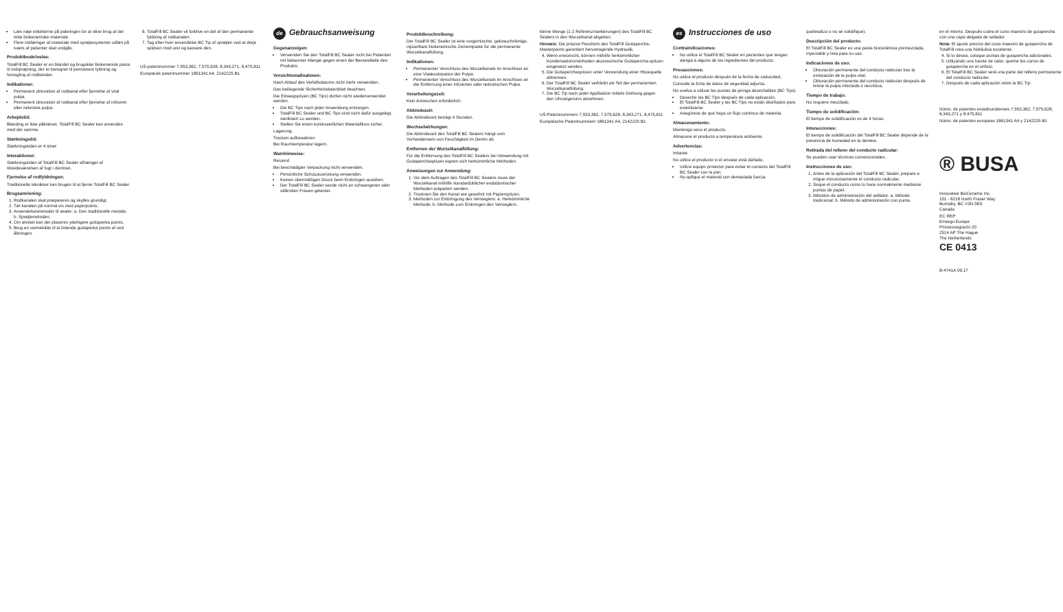Læs nøje etiketterne på pakningen for at sikre brug af det rette biokeramiske materiale.
Flere indføringer af materiale med sprøjtesystemet udført på tværs af patienter skal undgås.
Produktbeskrivelse:
TotalFill BC Sealer er en blandet og brugsklar biokeramisk pasta til indsprøjtning, der er beregnet til permanent fyldning og forsegling af rodkanaler.
Indikationer:
Permanent obturation af rodkanal efter fjernelse af vital pulpa.
Permanent obturation af rodkanal efter fjernelse af inficeret eller nekrotisk pulpa.
Arbejdstid:
Blanding er ikke påkrævet. TotalFill BC Sealer kan anvendes med det samme.
Størkningstid:
Størkningstiden er 4 timer.
Interaktioner:
Størkningstiden af TotalFill BC Sealer afhænger af tilstedeværelsen af fugt i dentinet.
Fjernelse af rodfyldningen:
Traditionelle teknikker kan bruges til at fjerne TotalFill BC Sealer.
Brugsanvisning:
1. Rodkanalen skal præpareres og skylles grundigt.
2. Tør kanalen på normal vis med paperpoints.
3. Anvendelsesmetoder til sealer: a. Den traditionelle metode; b. Sprøjtemetoden.
4. Om ønsket kan der placeres yderligere guttaperka points.
5. Brug en varmekilde til at brænde guttaperka points af ved åbningen.
6. TotalFill BC Sealer vil forblive en del af den permanente fyldning af rodkanalen.
7. Tag efter hver anvendelse BC Tip af sprøjten ved at dreje spidsen mod uret og kassere den.
US-patentnummer 7,553,362, 7,575,628, 8,343,271, 8,475,811
Europæisk patentnummer 1861341 A4, 2142225 B1
de Gebrauchsanweisung
Gegenanzeigen:
Verwenden Sie den TotalFill BC Sealer nicht bei Patienten mit bekannter Allergie gegen einen der Bestandteile des Produkts.
Vorsichtsmaßnahmen:
Nach Ablauf des Verfallsdatums nicht mehr verwenden.
Das beiliegende Sicherheitsdatenblatt beachten.
Die Einwegspitzen (BC Tips) dürfen nicht wiederverwendet werden.
Die BC Tips nach jeder Anwendung entsorgen.
TotalFill BC Sealer und BC Tips sind nicht dafür ausgelegt, sterilisiert zu werden.
Stellen Sie einen kontinuierlichen Materialfluss sicher.
Lagerung:
Trocken aufbewahren
Bei Raumtemperatur lagern.
Warnhinweise:
Reizend
Bei beschädigter Verpackung nicht verwenden.
Persönliche Schutzausrüstung verwenden.
Keinen übermäßigen Druck beim Einbringen ausüben.
Der TotalFill BC Sealer wurde nicht an schwangeren oder stillenden Frauen getestet.
Produktbeschreibung:
Der TotalFill BC Sealer ist eine vorgemischte, gebrauchsfertige, injizierbare biokeramische Zementpaste für die permanente Wurzelkanalfüllung.
Indikationen:
Permanenter Verschluss des Wurzelkanals im Anschluss an eine Vitalexstirpation der Pulpa.
Permanenter Verschluss des Wurzelkanals im Anschluss an die Entfernung einer infizierten oder nekrotischen Pulpa.
Verarbeitungszeit:
Kein Anmischen erforderlich.
Abbindezeit:
Die Abbindezeit beträgt 4 Stunden.
Wechselwirkungen:
Die Abbindezeit des TotalFill BC Sealers hängt vom Vorhandensein von Feuchtigkeit im Dentin ab.
Entfernen der Wurzelkanalfüllung:
Für die Entfernung des TotalFill BC Sealers bei Verwendung mit Guttaperchaspitzen eignen sich herkömmliche Methoden.
Anweisungen zur Anwendung:
1. Vor dem Auftragen des TotalFill BC Sealers muss der Wurzelkanal mithilfe standardüblicher endodontischer Methoden präpariert werden.
2. Trocknen Sie den Kanal wie gewohnt mit Papierspitzen.
3. Methoden zur Einbringung des Versieglers: a. Herkömmliche Methode; b. Methode zum Einbringen des Versieglers.
kleine Menge (1-2 Referenzmarkierungen) des TotalFill BC Sealers in den Wurzelkanal abgeben.
Hinweis: Die präzise Passform des TotalFill Guttapercha-Masterpoints garantiert hervorragende Hydraulik.
4. Wenn erwünscht, können mithilfe herkömmlicher Kondensationsmethoden akzessorische Guttapercha-spitzen eingesetzt werden.
5. Die Guttaperchaspitzen unter Verwendung einer Hitzequelle abtrennen.
6. Der TotalFill BC Sealer verbleibt als Teil der permanenten Wurzelkanalfüllung.
7. Die BC Tip nach jeder Applikation mittels Drehung gegen den Uhrzeigersinn abnehmen.
US-Patentnummern 7,553,362, 7,575,628, 8,343,271, 8,475,811
Europäische Patentnummern 1861341 A4, 2142225 B1
es Instrucciones de uso
Contraindicaciones:
No utilice el TotalFill BC Sealer en pacientes que tengan alergia a alguno de los ingredientes del producto.
Precauciones:
No utilice el producto después de la fecha de caducidad.
Consulte la ficha de datos de seguridad adjunta.
No vuelva a utilizar las puntas de jeringa desechables (BC Tips).
Deseche las BC Tips después de cada aplicación.
El TotalFill BC Sealer y las BC Tips no están diseñados para esterilizarse.
Asegúrese de que haya un flujo continuo de material.
Almacenamiento:
Mantenga seco el producto.
Almacene el producto a temperatura ambiente.
Advertencias:
Irritante
No utilice el producto si el envase está dañado.
Utilice equipo protector para evitar el contacto del TotalFill BC Sealer con la piel.
No aplique el material con demasiada fuerza.
quebradizo o no se solidifique).
Descripción del producto:
El TotalFill BC Sealer es una pasta biocerámica premezclada, inyectable y lista para su uso.
Indicaciones de uso:
Obturación permanente del conducto radicular tras la extirpación de la pulpa vital.
Obturación permanente del conducto radicular después de retirar la pulpa infectada o necrótica.
Tiempo de trabajo:
No requiere mezclado.
Tiempo de solidificación:
El tiempo de solidificación es de 4 horas.
Interacciones:
El tiempo de solidificación del TotalFill BC Sealer depende de la presencia de humedad en la dentina.
Retirada del relleno del conducto radicular:
Se pueden usar técnicas convencionales.
Instrucciones de uso:
1. Antes de la aplicación del TotalFill BC Sealer, prepare e irrigue minuciosamente el conducto radicular.
2. Seque el conducto como lo hace normalmente mediante puntas de papel.
3. Métodos de administración del sellador: a. Método tradicional; b. Método de administración con punta.
en el mismo. Después cubra el cono maestro de gutapercha con una capa delgada de sellador.
Nota: El ajuste preciso del cono maestro de gutapercha de TotalFill crea una hidráulica excelente.
4. Si lo desea, coloque puntas de gutapercha adicionales.
5. Utilizando una fuente de calor, queme los conos de gutapercha en el orificio.
6. El TotalFill BC Sealer será una parte del relleno permanente del conducto radicular.
7. Después de cada aplicación retire la BC Tip.
Núms. de patentes estadounidenses 7,553,362, 7,575,628, 8,343,271 y 8,475,811
Núms. de patentes europeas 1861341 A4 y 2142225 B1
® BUSA
Innovative BioCeramix Inc.
101 - 8218 North Fraser Way
Burnaby, BC V3N 0E9
Canada
EC REP
Emergo Europe
Prinsessegracht 20
2514 AP The Hague
The Netherlands
CE 0413
B-4741A 09.17